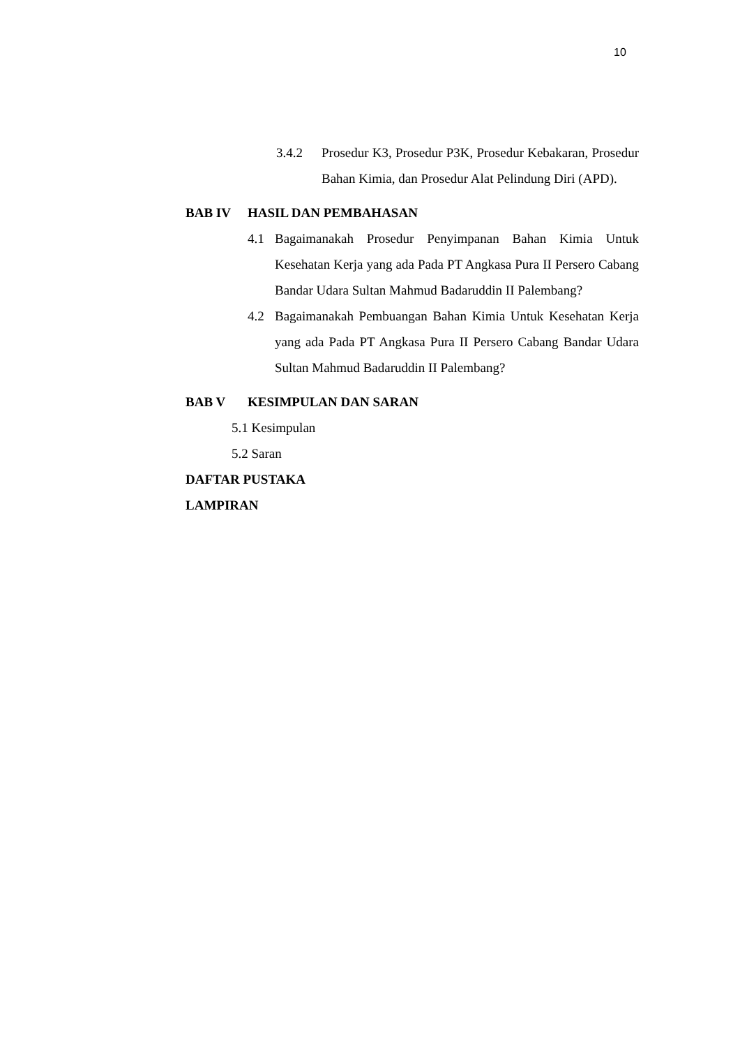10
3.4.2 Prosedur K3, Prosedur P3K, Prosedur Kebakaran, Prosedur Bahan Kimia, dan Prosedur Alat Pelindung Diri (APD).
BAB IV HASIL DAN PEMBAHASAN
4.1 Bagaimanakah Prosedur Penyimpanan Bahan Kimia Untuk Kesehatan Kerja yang ada Pada PT Angkasa Pura II Persero Cabang Bandar Udara Sultan Mahmud Badaruddin II Palembang?
4.2 Bagaimanakah Pembuangan Bahan Kimia Untuk Kesehatan Kerja yang ada Pada PT Angkasa Pura II Persero Cabang Bandar Udara Sultan Mahmud Badaruddin II Palembang?
BAB V KESIMPULAN DAN SARAN
5.1 Kesimpulan
5.2 Saran
DAFTAR PUSTAKA
LAMPIRAN